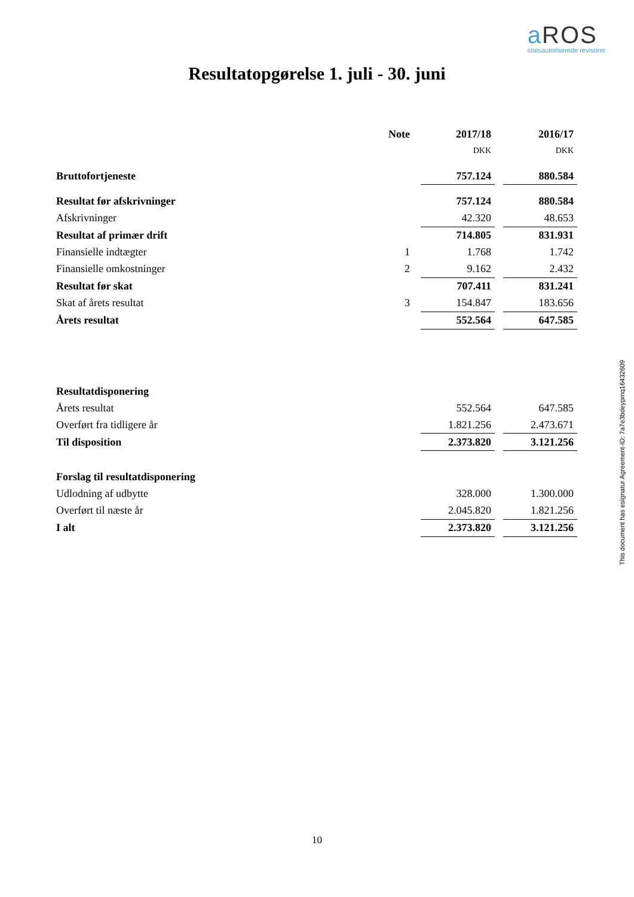a ROS
statsautoriserede revisorer
Resultatopgørelse 1. juli - 30. juni
| | Note | 2017/18 | | 2016/17 |
| | | DKK | | DKK |
| Bruttofortjeneste | | 757.124 | | 880.584 |
| Resultat før afskrivninger | | 757.124 | | 880.584 |
| Afskrivninger | | 42.320 | | 48.653 |
| Resultat af primær drift | | 714.805 | | 831.931 |
| Finansielle indtægter | 1 | 1.768 | | 1.742 |
| Finansielle omkostninger | 2 | 9.162 | | 2.432 |
| Resultat før skat | | 707.411 | | 831.241 |
| Skat af årets resultat | 3 | 154.847 | | 183.656 |
| Årets resultat | | 552.564 | | 647.585 |
| Resultatdisponering | | | | |
| Årets resultat | | 552.564 | | 647.585 |
| Overført fra tidligere år | | 1.821.256 | | 2.473.671 |
| Til disposition | | 2.373.820 | | 3.121.256 |
| Forslag til resultatdisponering | | | | |
| Udlodning af udbytte | | 328.000 | | 1.300.000 |
| Overført til næste år | | 2.045.820 | | 1.821.256 |
| I alt | | 2.373.820 | | 3.121.256 |
This document has esignatur Agreement-ID: 7a7e3bdeypmq16432609
10